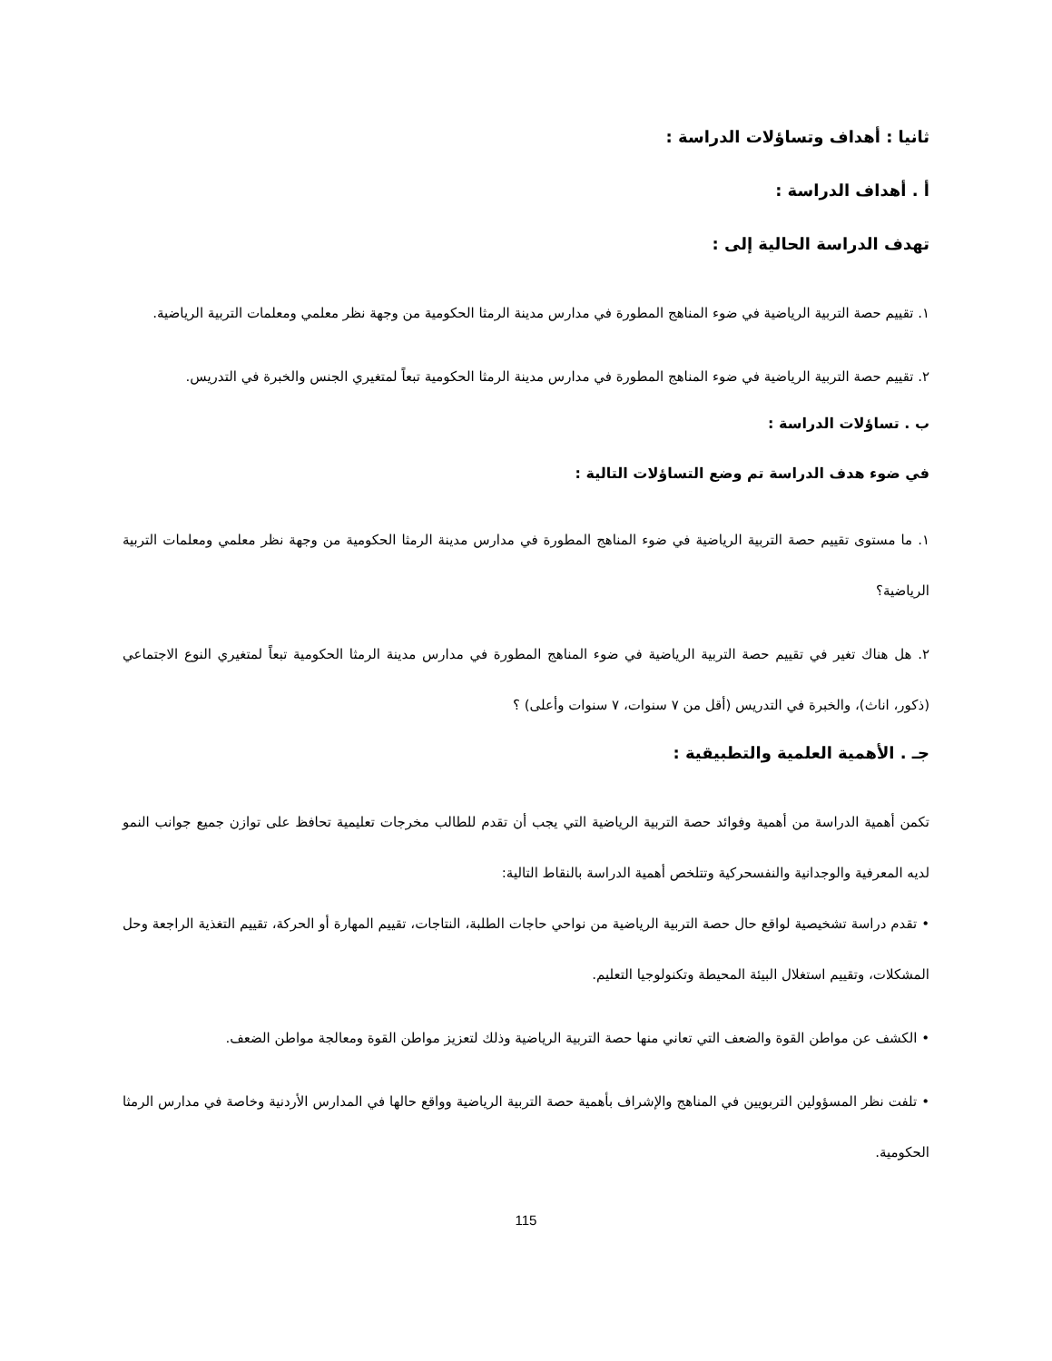ثانيا : أهداف وتساؤلات الدراسة :
أ . أهداف الدراسة :
تهدف الدراسة الحالية إلى :
١. تقييم حصة التربية الرياضية في ضوء المناهج المطورة في مدارس مدينة الرمثا الحكومية من وجهة نظر معلمي ومعلمات التربية الرياضية.
٢. تقييم حصة التربية الرياضية في ضوء المناهج المطورة في مدارس مدينة الرمثا الحكومية تبعاً لمتغيري الجنس والخبرة في التدريس.
ب . تساؤلات الدراسة :
في ضوء هدف الدراسة تم وضع التساؤلات التالية :
١. ما مستوى تقييم حصة التربية الرياضية في ضوء المناهج المطورة في مدارس مدينة الرمثا الحكومية من وجهة نظر معلمي ومعلمات التربية الرياضية؟
٢. هل هناك تغير في تقييم حصة التربية الرياضية في ضوء المناهج المطورة في مدارس مدينة الرمثا الحكومية تبعاً لمتغيري النوع الاجتماعي (ذكور، اناث)، والخبرة في التدريس (أقل من ٧ سنوات، ٧ سنوات وأعلى) ؟
جـ . الأهمية العلمية والتطبيقية :
تكمن أهمية الدراسة من أهمية وفوائد حصة التربية الرياضية التي يجب أن تقدم للطالب مخرجات تعليمية تحافظ على توازن جميع جوانب النمو لديه المعرفية والوجدانية والنفسحركية وتتلخص أهمية الدراسة بالنقاط التالية:
• تقدم دراسة تشخيصية لواقع حال حصة التربية الرياضية من نواحي حاجات الطلبة، النتاجات، تقييم المهارة أو الحركة، تقييم التغذية الراجعة وحل المشكلات، وتقييم استغلال البيئة المحيطة وتكنولوجيا التعليم.
• الكشف عن مواطن القوة والضعف التي تعاني منها حصة التربية الرياضية وذلك لتعزيز مواطن القوة ومعالجة مواطن الضعف.
• تلفت نظر المسؤولين التربويين في المناهج والإشراف بأهمية حصة التربية الرياضية وواقع حالها في المدارس الأردنية وخاصة في مدارس الرمثا الحكومية.
115